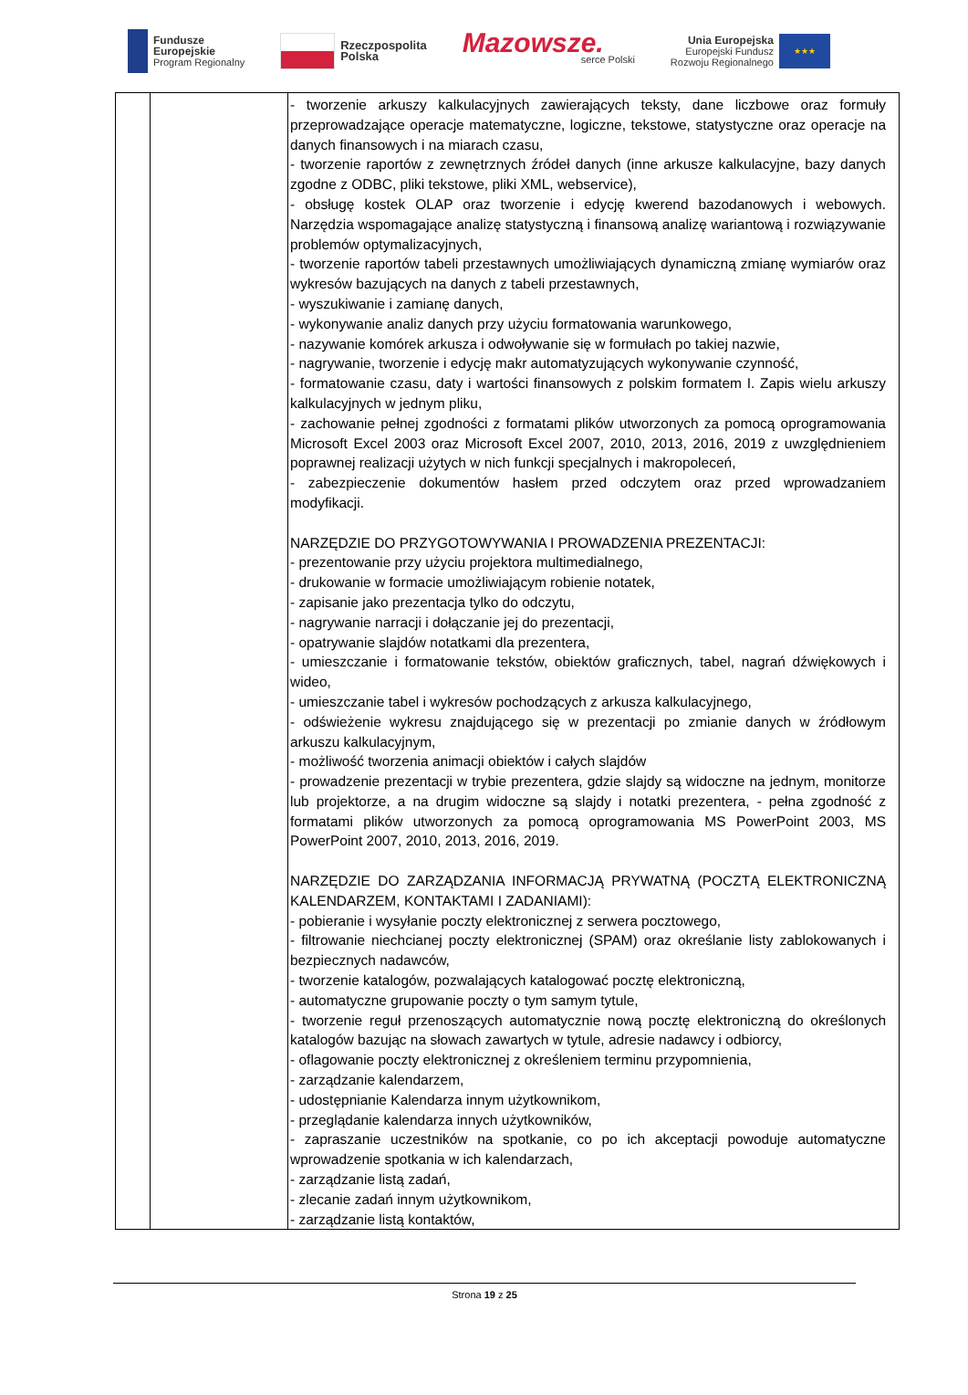Fundusze
Europejskie
Program Regionalny
Rzeczpospolita
Polska
Mazowsze.
serce Polski
Unia Europejska
Europejski Fundusz
Rozwoju Regionalnego
★★★
| | | - tworzenie arkuszy kalkulacyjnych zawierających teksty, dane liczbowe oraz formuły przeprowadzające operacje matematyczne, logiczne, tekstowe, statystyczne oraz operacje na danych finansowych i na miarach czasu, - tworzenie raportów z zewnętrznych źródeł danych (inne arkusze kalkulacyjne, bazy danych zgodne z ODBC, pliki tekstowe, pliki XML, webservice), - obsługę kostek OLAP oraz tworzenie i edycję kwerend bazodanowych i webowych. Narzędzia wspomagające analizę statystyczną i finansową analizę wariantową i rozwiązywanie problemów optymalizacyjnych, - tworzenie raportów tabeli przestawnych umożliwiających dynamiczną zmianę wymiarów oraz wykresów bazujących na danych z tabeli przestawnych, - wyszukiwanie i zamianę danych, - wykonywanie analiz danych przy użyciu formatowania warunkowego, - nazywanie komórek arkusza i odwoływanie się w formułach po takiej nazwie, - nagrywanie, tworzenie i edycję makr automatyzujących wykonywanie czynność, - formatowanie czasu, daty i wartości finansowych z polskim formatem I. Zapis wielu arkuszy kalkulacyjnych w jednym pliku, - zachowanie pełnej zgodności z formatami plików utworzonych za pomocą oprogramowania Microsoft Excel 2003 oraz Microsoft Excel 2007, 2010, 2013, 2016, 2019 z uwzględnieniem poprawnej realizacji użytych w nich funkcji specjalnych i makropoleceń, - zabezpieczenie dokumentów hasłem przed odczytem oraz przed wprowadzaniem modyfikacji. NARZĘDZIE DO PRZYGOTOWYWANIA I PROWADZENIA PREZENTACJI: - prezentowanie przy użyciu projektora multimedialnego, - drukowanie w formacie umożliwiającym robienie notatek, - zapisanie jako prezentacja tylko do odczytu, - nagrywanie narracji i dołączanie jej do prezentacji, - opatrywanie slajdów notatkami dla prezentera, - umieszczanie i formatowanie tekstów, obiektów graficznych, tabel, nagrań dźwiękowych i wideo, - umieszczanie tabel i wykresów pochodzących z arkusza kalkulacyjnego, - odświeżenie wykresu znajdującego się w prezentacji po zmianie danych w źródłowym arkuszu kalkulacyjnym, - możliwość tworzenia animacji obiektów i całych slajdów - prowadzenie prezentacji w trybie prezentera, gdzie slajdy są widoczne na jednym, monitorze lub projektorze, a na drugim widoczne są slajdy i notatki prezentera, - pełna zgodność z formatami plików utworzonych za pomocą oprogramowania MS PowerPoint 2003, MS PowerPoint 2007, 2010, 2013, 2016, 2019. NARZĘDZIE DO ZARZĄDZANIA INFORMACJĄ PRYWATNĄ (POCZTĄ ELEKTRONICZNĄ KALENDARZEM, KONTAKTAMI I ZADANIAMI): - pobieranie i wysyłanie poczty elektronicznej z serwera pocztowego, - filtrowanie niechcianej poczty elektronicznej (SPAM) oraz określanie listy zablokowanych i bezpiecznych nadawców, - tworzenie katalogów, pozwalających katalogować pocztę elektroniczną, - automatyczne grupowanie poczty o tym samym tytule, - tworzenie reguł przenoszących automatycznie nową pocztę elektroniczną do określonych katalogów bazując na słowach zawartych w tytule, adresie nadawcy i odbiorcy, - oflagowanie poczty elektronicznej z określeniem terminu przypomnienia, - zarządzanie kalendarzem, - udostępnianie Kalendarza innym użytkownikom, - przeglądanie kalendarza innych użytkowników, - zapraszanie uczestników na spotkanie, co po ich akceptacji powoduje automatyczne wprowadzenie spotkania w ich kalendarzach, - zarządzanie listą zadań, - zlecanie zadań innym użytkownikom, - zarządzanie listą kontaktów, |
Strona 19 z 25